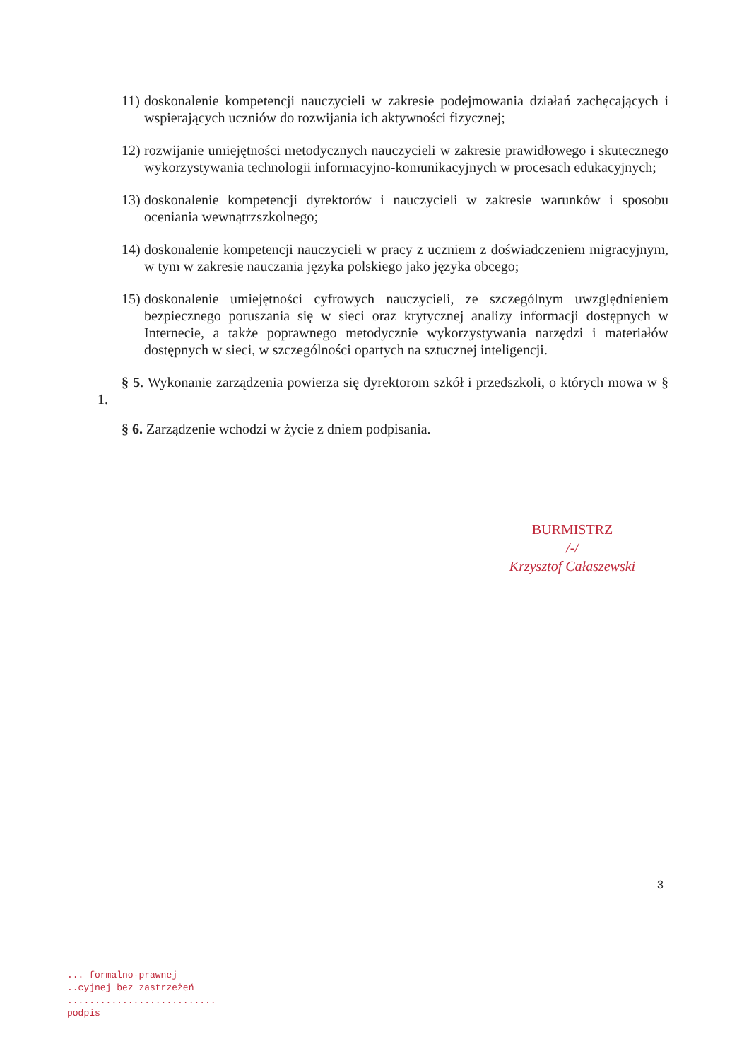11) doskonalenie kompetencji nauczycieli w zakresie podejmowania działań zachęcających i wspierających uczniów do rozwijania ich aktywności fizycznej;
12) rozwijanie umiejętności metodycznych nauczycieli w zakresie prawidłowego i skutecznego wykorzystywania technologii informacyjno-komunikacyjnych w procesach edukacyjnych;
13) doskonalenie kompetencji dyrektorów i nauczycieli w zakresie warunków i sposobu oceniania wewnątrzszkolnego;
14) doskonalenie kompetencji nauczycieli w pracy z uczniem z doświadczeniem migracyjnym, w tym w zakresie nauczania języka polskiego jako języka obcego;
15) doskonalenie umiejętności cyfrowych nauczycieli, ze szczególnym uwzględnieniem bezpiecznego poruszania się w sieci oraz krytycznej analizy informacji dostępnych w Internecie, a także poprawnego metodycznie wykorzystywania narzędzi i materiałów dostępnych w sieci, w szczególności opartych na sztucznej inteligencji.
§ 5. Wykonanie zarządzenia powierza się dyrektorom szkół i przedszkoli, o których mowa w § 1.
§ 6. Zarządzenie wchodzi w życie z dniem podpisania.
BURMISTRZ
/-/
Krzysztof Całaszewski
3
... formalno-prawnej
..cyjnej bez zastrzeżeń
...........................
podpis